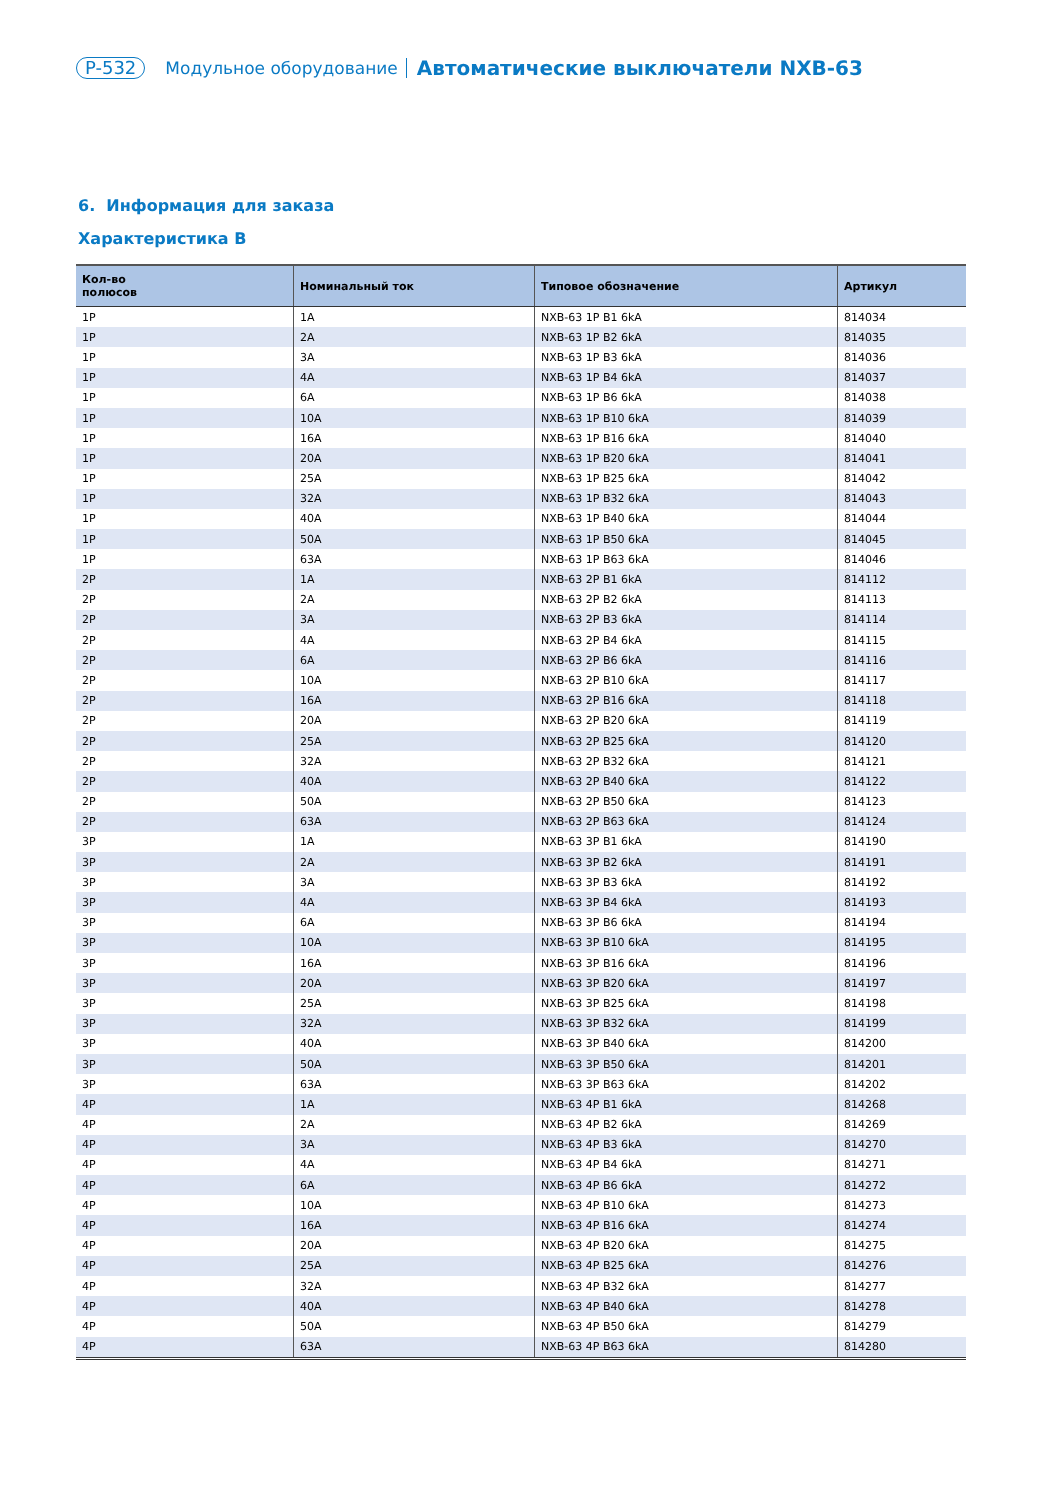P-532 Модульное оборудование Автоматические выключатели NXB-63
6. Информация для заказа
Характеристика B
| Кол-во полюсов | Номинальный ток | Типовое обозначение | Артикул |
| --- | --- | --- | --- |
| 1P | 1A | NXB-63 1P B1 6kA | 814034 |
| 1P | 2A | NXB-63 1P B2 6kA | 814035 |
| 1P | 3A | NXB-63 1P B3 6kA | 814036 |
| 1P | 4A | NXB-63 1P B4 6kA | 814037 |
| 1P | 6A | NXB-63 1P B6 6kA | 814038 |
| 1P | 10A | NXB-63 1P B10 6kA | 814039 |
| 1P | 16A | NXB-63 1P B16 6kA | 814040 |
| 1P | 20A | NXB-63 1P B20 6kA | 814041 |
| 1P | 25A | NXB-63 1P B25 6kA | 814042 |
| 1P | 32A | NXB-63 1P B32 6kA | 814043 |
| 1P | 40A | NXB-63 1P B40 6kA | 814044 |
| 1P | 50A | NXB-63 1P B50 6kA | 814045 |
| 1P | 63A | NXB-63 1P B63 6kA | 814046 |
| 2P | 1A | NXB-63 2P B1 6kA | 814112 |
| 2P | 2A | NXB-63 2P B2 6kA | 814113 |
| 2P | 3A | NXB-63 2P B3 6kA | 814114 |
| 2P | 4A | NXB-63 2P B4 6kA | 814115 |
| 2P | 6A | NXB-63 2P B6 6kA | 814116 |
| 2P | 10A | NXB-63 2P B10 6kA | 814117 |
| 2P | 16A | NXB-63 2P B16 6kA | 814118 |
| 2P | 20A | NXB-63 2P B20 6kA | 814119 |
| 2P | 25A | NXB-63 2P B25 6kA | 814120 |
| 2P | 32A | NXB-63 2P B32 6kA | 814121 |
| 2P | 40A | NXB-63 2P B40 6kA | 814122 |
| 2P | 50A | NXB-63 2P B50 6kA | 814123 |
| 2P | 63A | NXB-63 2P B63 6kA | 814124 |
| 3P | 1A | NXB-63 3P B1 6kA | 814190 |
| 3P | 2A | NXB-63 3P B2 6kA | 814191 |
| 3P | 3A | NXB-63 3P B3 6kA | 814192 |
| 3P | 4A | NXB-63 3P B4 6kA | 814193 |
| 3P | 6A | NXB-63 3P B6 6kA | 814194 |
| 3P | 10A | NXB-63 3P B10 6kA | 814195 |
| 3P | 16A | NXB-63 3P B16 6kA | 814196 |
| 3P | 20A | NXB-63 3P B20 6kA | 814197 |
| 3P | 25A | NXB-63 3P B25 6kA | 814198 |
| 3P | 32A | NXB-63 3P B32 6kA | 814199 |
| 3P | 40A | NXB-63 3P B40 6kA | 814200 |
| 3P | 50A | NXB-63 3P B50 6kA | 814201 |
| 3P | 63A | NXB-63 3P B63 6kA | 814202 |
| 4P | 1A | NXB-63 4P B1 6kA | 814268 |
| 4P | 2A | NXB-63 4P B2 6kA | 814269 |
| 4P | 3A | NXB-63 4P B3 6kA | 814270 |
| 4P | 4A | NXB-63 4P B4 6kA | 814271 |
| 4P | 6A | NXB-63 4P B6 6kA | 814272 |
| 4P | 10A | NXB-63 4P B10 6kA | 814273 |
| 4P | 16A | NXB-63 4P B16 6kA | 814274 |
| 4P | 20A | NXB-63 4P B20 6kA | 814275 |
| 4P | 25A | NXB-63 4P B25 6kA | 814276 |
| 4P | 32A | NXB-63 4P B32 6kA | 814277 |
| 4P | 40A | NXB-63 4P B40 6kA | 814278 |
| 4P | 50A | NXB-63 4P B50 6kA | 814279 |
| 4P | 63A | NXB-63 4P B63 6kA | 814280 |